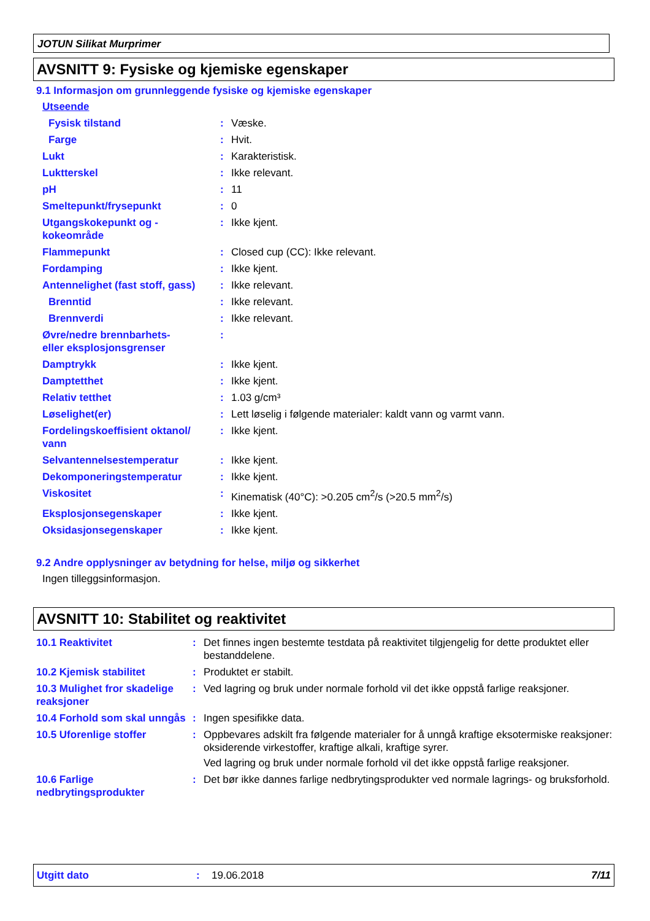JOTUN Silikat Murprimer
AVSNITT 9: Fysiske og kjemiske egenskaper
9.1 Informasjon om grunnleggende fysiske og kjemiske egenskaper
| Utseende | | |
| Fysisk tilstand | : | Væske. |
| Farge | : | Hvit. |
| Lukt | : | Karakteristisk. |
| Luktterskel | : | Ikke relevant. |
| pH | : | 11 |
| Smeltepunkt/frysepunkt | : | 0 |
| Utgangskokepunkt og - kokeområde | : | Ikke kjent. |
| Flammepunkt | : | Closed cup (CC): Ikke relevant. |
| Fordamping | : | Ikke kjent. |
| Antennelighet (fast stoff, gass) | : | Ikke relevant. |
| Brenntid | : | Ikke relevant. |
| Brennverdi | : | Ikke relevant. |
| Øvre/nedre brennbarhets- eller eksplosjonsgrenser | : | |
| Damptrykk | : | Ikke kjent. |
| Damptetthet | : | Ikke kjent. |
| Relativ tetthet | : | 1.03 g/cm³ |
| Løselighet(er) | : | Lett løselig i følgende materialer: kaldt vann og varmt vann. |
| Fordelingskoeffisient oktanol/ vann | : | Ikke kjent. |
| Selvantennelsestemperatur | : | Ikke kjent. |
| Dekomponeringstemperatur | : | Ikke kjent. |
| Viskositet | : | Kinematisk (40°C): >0.205 cm<sup>2</sup>/s (>20.5 mm<sup>2</sup>/s) |
| Eksplosjonsegenskaper | : | Ikke kjent. |
| Oksidasjonsegenskaper | : | Ikke kjent. |
9.2 Andre opplysninger av betydning for helse, miljø og sikkerhet
Ingen tilleggsinformasjon.
AVSNITT 10: Stabilitet og reaktivitet
| 10.1 Reaktivitet | : | Det finnes ingen bestemte testdata på reaktivitet tilgjengelig for dette produktet eller bestanddelene. |
| 10.2 Kjemisk stabilitet | : | Produktet er stabilt. |
| 10.3 Mulighet fror skadelige reaksjoner | : | Ved lagring og bruk under normale forhold vil det ikke oppstå farlige reaksjoner. |
| 10.4 Forhold som skal unngås | : | Ingen spesifikke data. |
| 10.5 Uforenlige stoffer | : | Oppbevares adskilt fra følgende materialer for å unngå kraftige eksotermiske reaksjoner: oksiderende virkestoffer, kraftige alkali, kraftige syrer. Ved lagring og bruk under normale forhold vil det ikke oppstå farlige reaksjoner. |
| 10.6 Farlige nedbrytingsprodukter | : | Det bør ikke dannes farlige nedbrytingsprodukter ved normale lagrings- og bruksforhold. |
Utgitt dato: 19.06.2018 7/11